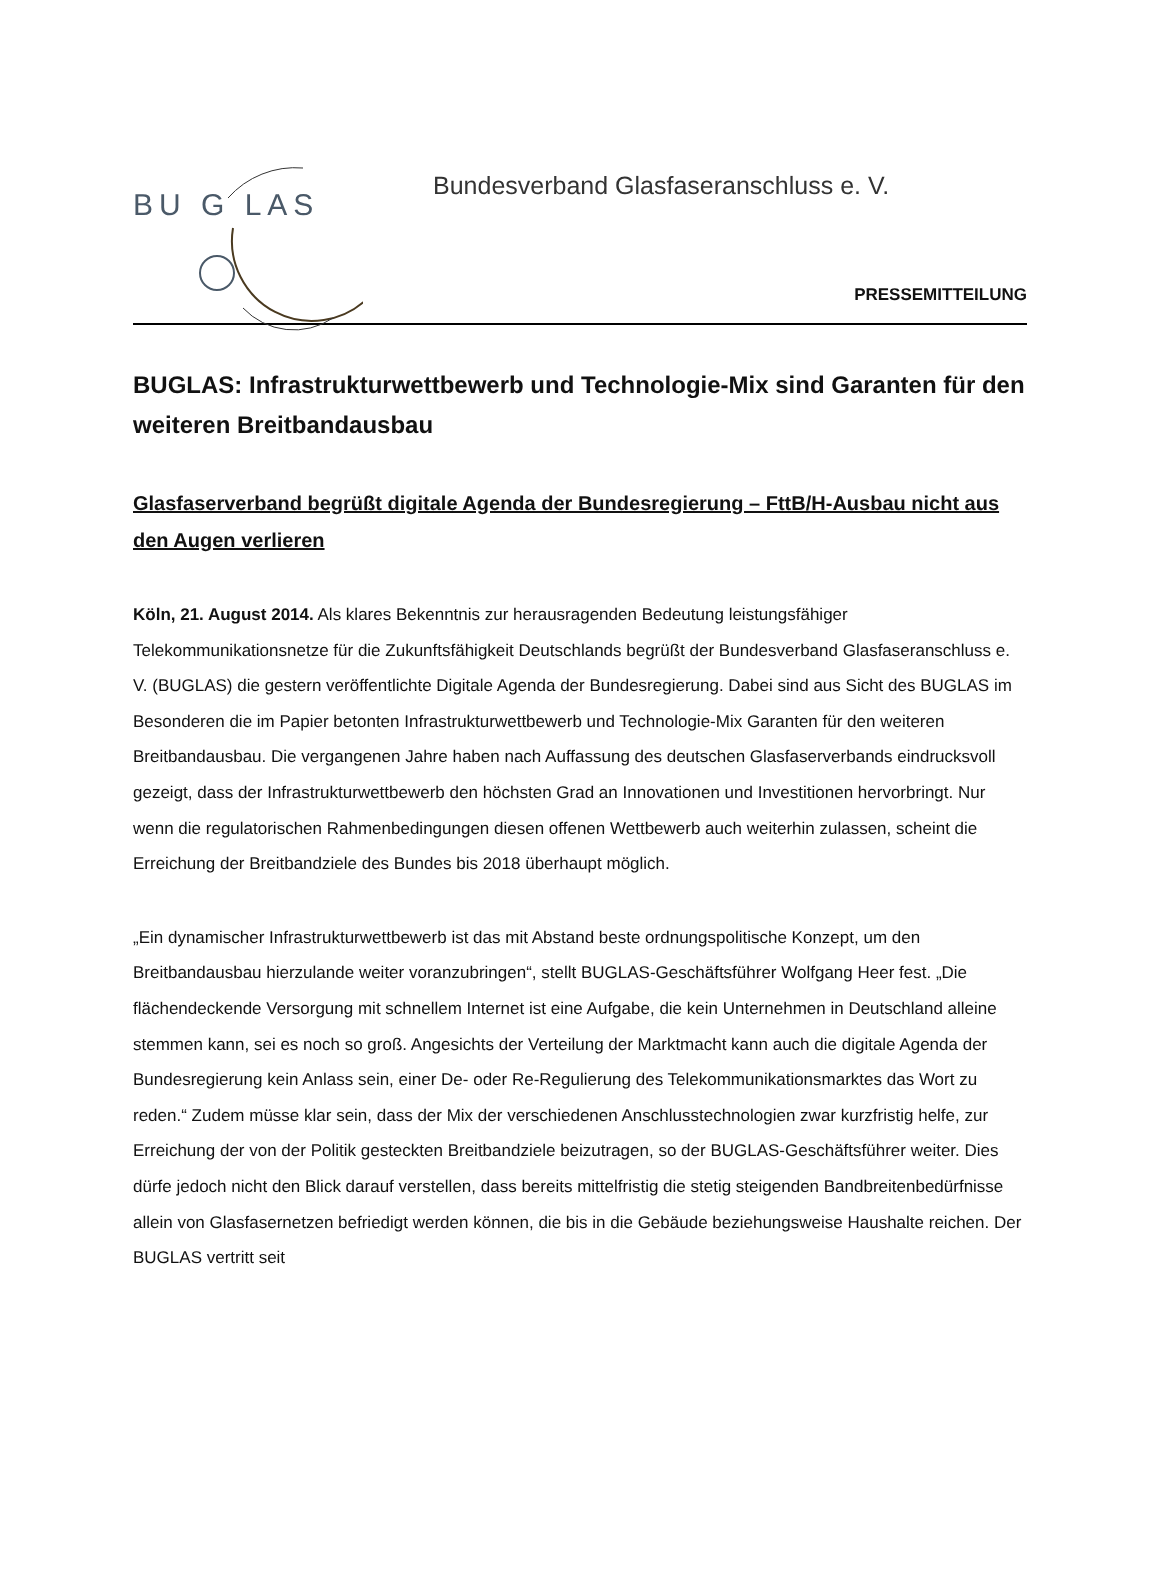BU G LAS
Bundesverband Glasfaseranschluss e. V.
PRESSEMITTEILUNG
BUGLAS: Infrastrukturwettbewerb und Technologie-Mix sind Garanten für den weiteren Breitbandausbau
Glasfaserverband begrüßt digitale Agenda der Bundesregierung – FttB/H-Ausbau nicht aus den Augen verlieren
Köln, 21. August 2014. Als klares Bekenntnis zur herausragenden Bedeutung leistungsfähiger Telekommunikationsnetze für die Zukunftsfähigkeit Deutschlands begrüßt der Bundesverband Glasfaseranschluss e. V. (BUGLAS) die gestern veröffentlichte Digitale Agenda der Bundesregierung. Dabei sind aus Sicht des BUGLAS im Besonderen die im Papier betonten Infrastrukturwettbewerb und Technologie-Mix Garanten für den weiteren Breitbandausbau. Die vergangenen Jahre haben nach Auffassung des deutschen Glasfaserverbands eindrucksvoll gezeigt, dass der Infrastrukturwettbewerb den höchsten Grad an Innovationen und Investitionen hervorbringt. Nur wenn die regulatorischen Rahmenbedingungen diesen offenen Wettbewerb auch weiterhin zulassen, scheint die Erreichung der Breitbandziele des Bundes bis 2018 überhaupt möglich.
„Ein dynamischer Infrastrukturwettbewerb ist das mit Abstand beste ordnungspolitische Konzept, um den Breitbandausbau hierzulande weiter voranzubringen“, stellt BUGLAS-Geschäftsführer Wolfgang Heer fest. „Die flächendeckende Versorgung mit schnellem Internet ist eine Aufgabe, die kein Unternehmen in Deutschland alleine stemmen kann, sei es noch so groß. Angesichts der Verteilung der Marktmacht kann auch die digitale Agenda der Bundesregierung kein Anlass sein, einer De- oder Re-Regulierung des Telekommunikationsmarktes das Wort zu reden.“ Zudem müsse klar sein, dass der Mix der verschiedenen Anschlusstechnologien zwar kurzfristig helfe, zur Erreichung der von der Politik gesteckten Breitbandziele beizutragen, so der BUGLAS-Geschäftsführer weiter. Dies dürfe jedoch nicht den Blick darauf verstellen, dass bereits mittelfristig die stetig steigenden Bandbreitenbedürfnisse allein von Glasfasernetzen befriedigt werden können, die bis in die Gebäude beziehungsweise Haushalte reichen. Der BUGLAS vertritt seit